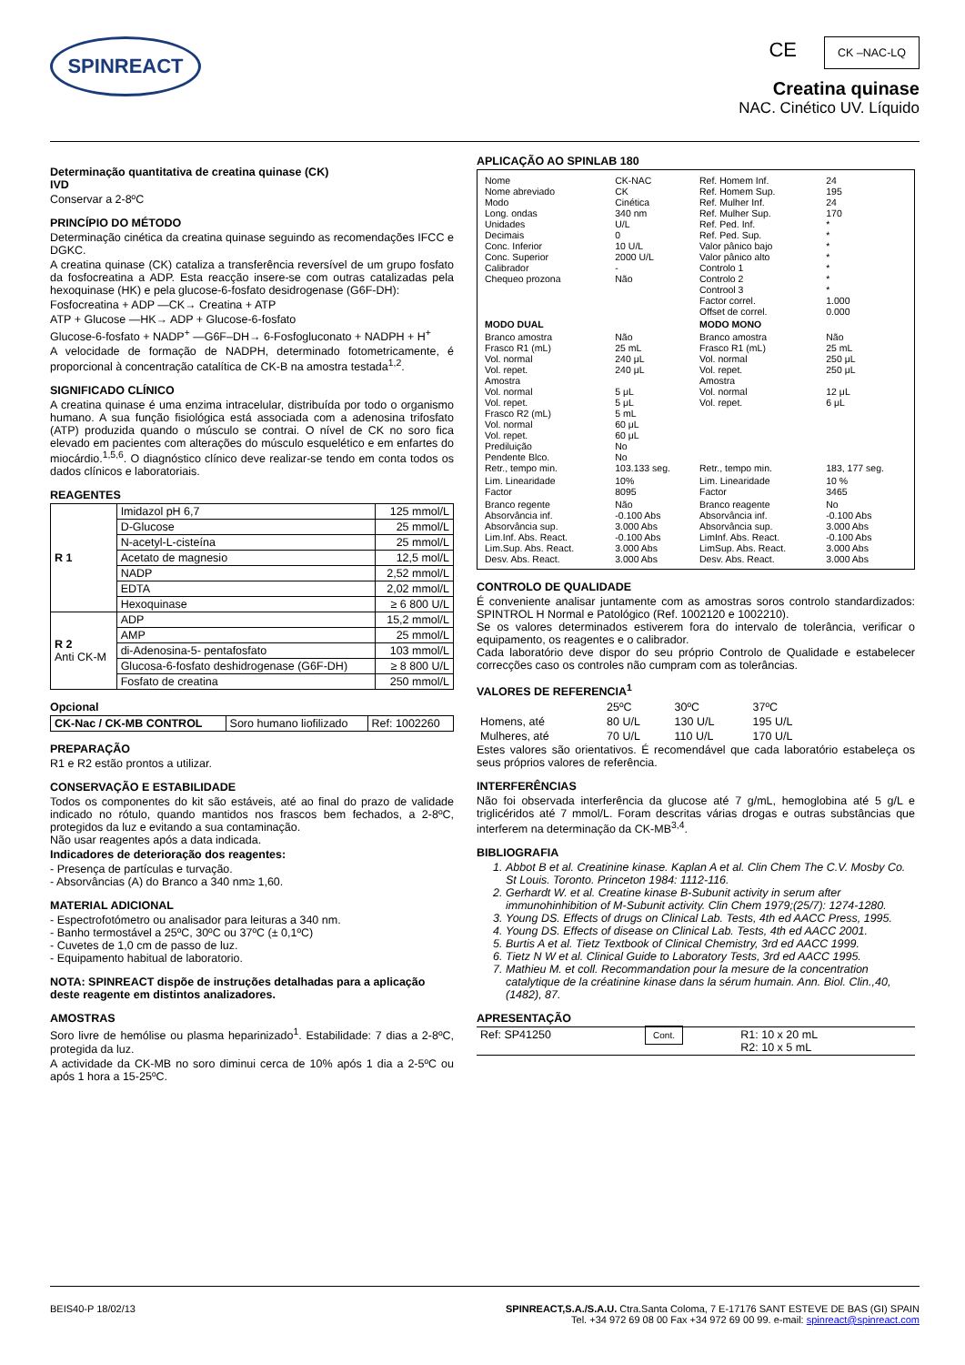SPINREACT
CE CK –NAC-LQ
Creatina quinase
NAC. Cinético UV. Líquido
Determinação quantitativa de creatina quinase (CK)
IVD
Conservar a 2-8ºC
PRINCÍPIO DO MÉTODO
Determinação cinética da creatina quinase seguindo as recomendações IFCC e DGKC.
A creatina quinase (CK) cataliza a transferência reversível de um grupo fosfato da fosfocreatina a ADP. Esta reacção insere-se com outras catalizadas pela hexoquinase (HK) e pela glucose-6-fosfato desidrogenase (G6F-DH):
Fosfocreatina + ADP —CK→ Creatina + ATP
ATP + Glucose —HK→ ADP + Glucose-6-fosfato
Glucose-6-fosfato + NADP<sup>+</sup> —G6F–DH→ 6-Fosfogluconato + NADPH + H<sup>+</sup>
A velocidade de formação de NADPH, determinado fotometricamente, é proporcional à concentração catalítica de CK-B na amostra testada<sup>1,2</sup>.
SIGNIFICADO CLÍNICO
A creatina quinase é uma enzima intracelular, distribuída por todo o organismo humano. A sua função fisiológica está associada com a adenosina trifosfato (ATP) produzida quando o músculo se contrai. O nível de CK no soro fica elevado em pacientes com alterações do músculo esquelético e em enfartes do miocárdio.<sup>1,5,6</sup>. O diagnóstico clínico deve realizar-se tendo em conta todos os dados clínicos e laboratoriais.
REAGENTES
| R 1 | Imidazol pH 6,7 | 125 mmol/L |
| | D-Glucose | 25 mmol/L |
| | N-acetyl-L-cisteína | 25 mmol/L |
| | Acetato de magnesio | 12,5 mol/L |
| | NADP | 2,52 mmol/L |
| | EDTA | 2,02 mmol/L |
| | Hexoquinase | ≥ 6 800 U/L |
| R 2 Anti CK-M | ADP | 15,2 mmol/L |
| | AMP | 25 mmol/L |
| | di-Adenosina-5- pentafosfato | 103 mmol/L |
| | Glucosa-6-fosfato deshidrogenase (G6F-DH) | ≥ 8 800 U/L |
| | Fosfato de creatina | 250 mmol/L |
Opcional
| CK-Nac / CK-MB CONTROL | Soro humano liofilizado | Ref: 1002260 |
PREPARAÇÃO
R1 e R2 estão prontos a utilizar.
CONSERVAÇÃO E ESTABILIDADE
Todos os componentes do kit são estáveis, até ao final do prazo de validade indicado no rótulo, quando mantidos nos frascos bem fechados, a 2-8ºC, protegidos da luz e evitando a sua contaminação.
Não usar reagentes após a data indicada.
Indicadores de deterioração dos reagentes:
- Presença de partículas e turvação.
- Absorvâncias (A) do Branco a 340 nm≥ 1,60.
MATERIAL ADICIONAL
- Espectrofotómetro ou analisador para leituras a 340 nm.
- Banho termostável a 25ºC, 30ºC ou 37ºC (± 0,1ºC)
- Cuvetes de 1,0 cm de passo de luz.
- Equipamento habitual de laboratorio.
NOTA: SPINREACT dispõe de instruções detalhadas para a aplicação deste reagente em distintos analizadores.
AMOSTRAS
Soro livre de hemólise ou plasma heparinizado<sup>1</sup>. Estabilidade: 7 dias a 2-8ºC, protegida da luz.
A actividade da CK-MB no soro diminui cerca de 10% após 1 dia a 2-5ºC ou após 1 hora a 15-25ºC.
APLICAÇÃO AO SPINLAB 180
| Nome Nome abreviado Modo Long. ondas Unidades Decimais Conc. Inferior Conc. Superior Calibrador Chequeo prozona | CK-NAC CK Cinética 340 nm U/L 0 10 U/L 2000 U/L - Não | Ref. Homem Inf. Ref. Homem Sup. Ref. Mulher Inf. Ref. Mulher Sup. Ref. Ped. Inf. Ref. Ped. Sup. Valor pânico bajo Valor pânico alto Controlo 1 Controlo 2 Controol 3 Factor correl. Offset de correl. | 24 195 24 170 * * * * * * * 1.000 0.000 |
| MODO DUAL | | MODO MONO | |
| Branco amostra Frasco R1 (mL) Vol. normal Vol. repet. Amostra Vol. normal Vol. repet. Frasco R2 (mL) Vol. normal Vol. repet. Prediluição Pendente Blco. Retr., tempo min. | Não 25 mL 240 μL 240 μL 5 μL 5 μL 5 mL 60 μL 60 μL No No 103.133 seg. | Branco amostra Frasco R1 (mL) Vol. normal Vol. repet. Amostra Vol. normal Vol. repet. Retr., tempo min. | Não 25 mL 250 μL 250 μL 12 μL 6 μL 183, 177 seg. |
| Lim. Linearidade Factor | 10% 8095 | Lim. Linearidade Factor | 10 % 3465 |
| Branco regente Absorvância inf. Absorvância sup. Lim.Inf. Abs. React. Lim.Sup. Abs. React. Desv. Abs. React. | Não -0.100 Abs 3.000 Abs -0.100 Abs 3.000 Abs 3.000 Abs | Branco reagente Absorvância inf. Absorvância sup. LimInf. Abs. React. LimSup. Abs. React. Desv. Abs. React. | No -0.100 Abs 3.000 Abs -0.100 Abs 3.000 Abs 3.000 Abs |
CONTROLO DE QUALIDADE
É conveniente analisar juntamente com as amostras soros controlo standardizados: SPINTROL H Normal e Patológico (Ref. 1002120 e 1002210).
Se os valores determinados estiverem fora do intervalo de tolerância, verificar o equipamento, os reagentes e o calibrador.
Cada laboratório deve dispor do seu próprio Controlo de Qualidade e estabelecer correcções caso os controles não cumpram com as tolerâncias.
VALORES DE REFERENCIA<sup>1</sup>
| | 25ºC | 30ºC | 37ºC |
| Homens, até | 80 U/L | 130 U/L | 195 U/L |
| Mulheres, até | 70 U/L | 110 U/L | 170 U/L |
Estes valores são orientativos. É recomendável que cada laboratório estabeleça os seus próprios valores de referência.
INTERFERÊNCIAS
Não foi observada interferência da glucose até 7 g/mL, hemoglobina até 5 g/L e triglicéridos até 7 mmol/L. Foram descritas várias drogas e outras substâncias que interferem na determinação da CK-MB<sup>3,4</sup>.
BIBLIOGRAFIA
1. Abbot B et al. Creatinine kinase. Kaplan A et al. Clin Chem The C.V. Mosby Co. St Louis. Toronto. Princeton 1984: 1112-116.
2. Gerhardt W. et al. Creatine kinase B-Subunit activity in serum after immunohinhibition of M-Subunit activity. Clin Chem 1979;(25/7): 1274-1280.
3. Young DS. Effects of drugs on Clinical Lab. Tests, 4th ed AACC Press, 1995.
4. Young DS. Effects of disease on Clinical Lab. Tests, 4th ed AACC 2001.
5. Burtis A et al. Tietz Textbook of Clinical Chemistry, 3rd ed AACC 1999.
6. Tietz N W et al. Clinical Guide to Laboratory Tests, 3rd ed AACC 1995.
7. Mathieu M. et coll. Recommandation pour la mesure de la concentration catalytique de la créatinine kinase dans la sérum humain. Ann. Biol. Clin.,40, (1482), 87.
APRESENTAÇÃO
| Ref: SP41250 | Cont. | R1: 10 x 20 mL R2: 10 x 5 mL |
BEIS40-P 18/02/13 SPINREACT,S.A./S.A.U. Ctra.Santa Coloma, 7 E-17176 SANT ESTEVE DE BAS (GI) SPAIN
Tel. +34 972 69 08 00 Fax +34 972 69 00 99. e-mail: spinreact@spinreact.com